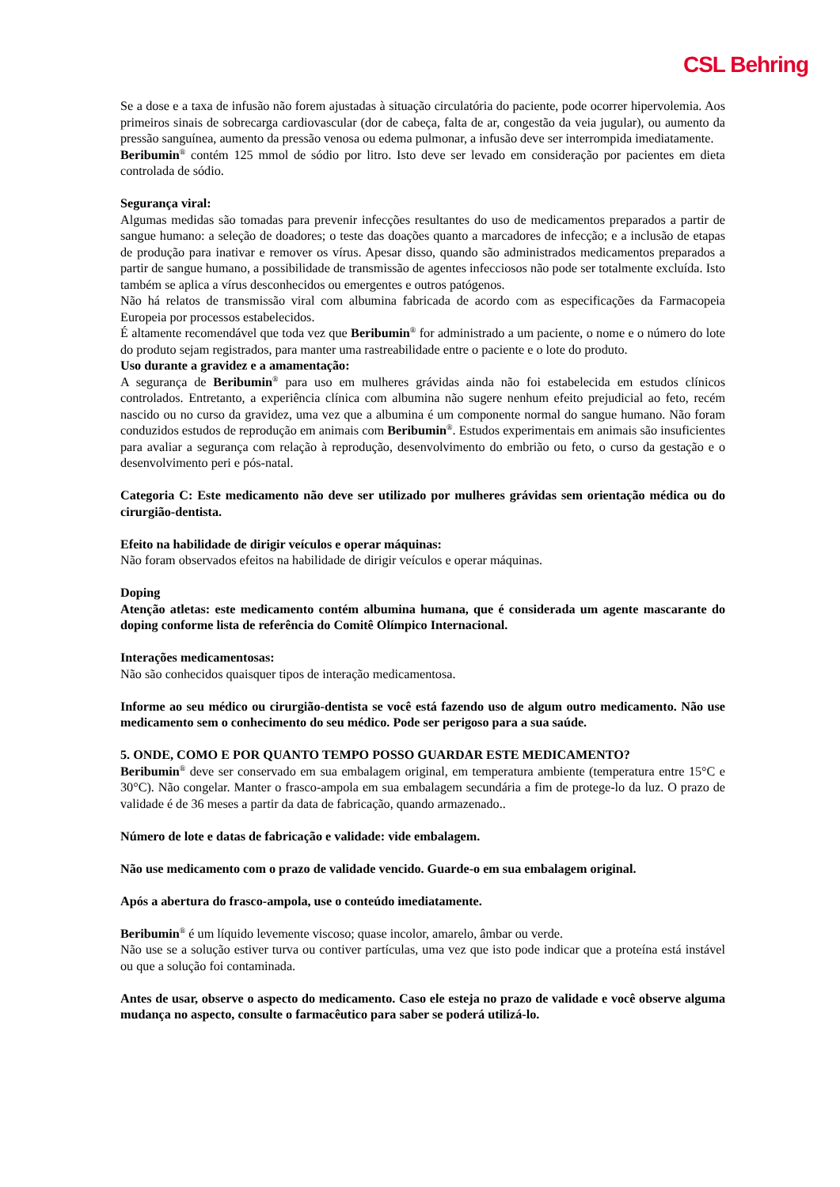CSL Behring
Se a dose e a taxa de infusão não forem ajustadas à situação circulatória do paciente, pode ocorrer hipervolemia. Aos primeiros sinais de sobrecarga cardiovascular (dor de cabeça, falta de ar, congestão da veia jugular), ou aumento da pressão sanguínea, aumento da pressão venosa ou edema pulmonar, a infusão deve ser interrompida imediatamente.
Beribumin<sup>®</sup> contém 125 mmol de sódio por litro. Isto deve ser levado em consideração por pacientes em dieta controlada de sódio.
Segurança viral:
Algumas medidas são tomadas para prevenir infecções resultantes do uso de medicamentos preparados a partir de sangue humano: a seleção de doadores; o teste das doações quanto a marcadores de infecção; e a inclusão de etapas de produção para inativar e remover os vírus. Apesar disso, quando são administrados medicamentos preparados a partir de sangue humano, a possibilidade de transmissão de agentes infecciosos não pode ser totalmente excluída. Isto também se aplica a vírus desconhecidos ou emergentes e outros patógenos.
Não há relatos de transmissão viral com albumina fabricada de acordo com as especificações da Farmacopeia Europeia por processos estabelecidos.
É altamente recomendável que toda vez que Beribumin<sup>®</sup> for administrado a um paciente, o nome e o número do lote do produto sejam registrados, para manter uma rastreabilidade entre o paciente e o lote do produto.
Uso durante a gravidez e a amamentação:
A segurança de Beribumin<sup>®</sup> para uso em mulheres grávidas ainda não foi estabelecida em estudos clínicos controlados. Entretanto, a experiência clínica com albumina não sugere nenhum efeito prejudicial ao feto, recém nascido ou no curso da gravidez, uma vez que a albumina é um componente normal do sangue humano. Não foram conduzidos estudos de reprodução em animais com Beribumin<sup>®</sup>. Estudos experimentais em animais são insuficientes para avaliar a segurança com relação à reprodução, desenvolvimento do embrião ou feto, o curso da gestação e o desenvolvimento peri e pós-natal.
Categoria C: Este medicamento não deve ser utilizado por mulheres grávidas sem orientação médica ou do cirurgião-dentista.
Efeito na habilidade de dirigir veículos e operar máquinas:
Não foram observados efeitos na habilidade de dirigir veículos e operar máquinas.
Doping
Atenção atletas: este medicamento contém albumina humana, que é considerada um agente mascarante do doping conforme lista de referência do Comitê Olímpico Internacional.
Interações medicamentosas:
Não são conhecidos quaisquer tipos de interação medicamentosa.
Informe ao seu médico ou cirurgião-dentista se você está fazendo uso de algum outro medicamento. Não use medicamento sem o conhecimento do seu médico. Pode ser perigoso para a sua saúde.
5. ONDE, COMO E POR QUANTO TEMPO POSSO GUARDAR ESTE MEDICAMENTO?
Beribumin<sup>®</sup> deve ser conservado em sua embalagem original, em temperatura ambiente (temperatura entre 15°C e 30°C). Não congelar. Manter o frasco-ampola em sua embalagem secundária a fim de protege-lo da luz. O prazo de validade é de 36 meses a partir da data de fabricação, quando armazenado..
Número de lote e datas de fabricação e validade: vide embalagem.
Não use medicamento com o prazo de validade vencido. Guarde-o em sua embalagem original.
Após a abertura do frasco-ampola, use o conteúdo imediatamente.
Beribumin<sup>®</sup> é um líquido levemente viscoso; quase incolor, amarelo, âmbar ou verde.
Não use se a solução estiver turva ou contiver partículas, uma vez que isto pode indicar que a proteína está instável ou que a solução foi contaminada.
Antes de usar, observe o aspecto do medicamento. Caso ele esteja no prazo de validade e você observe alguma mudança no aspecto, consulte o farmacêutico para saber se poderá utilizá-lo.